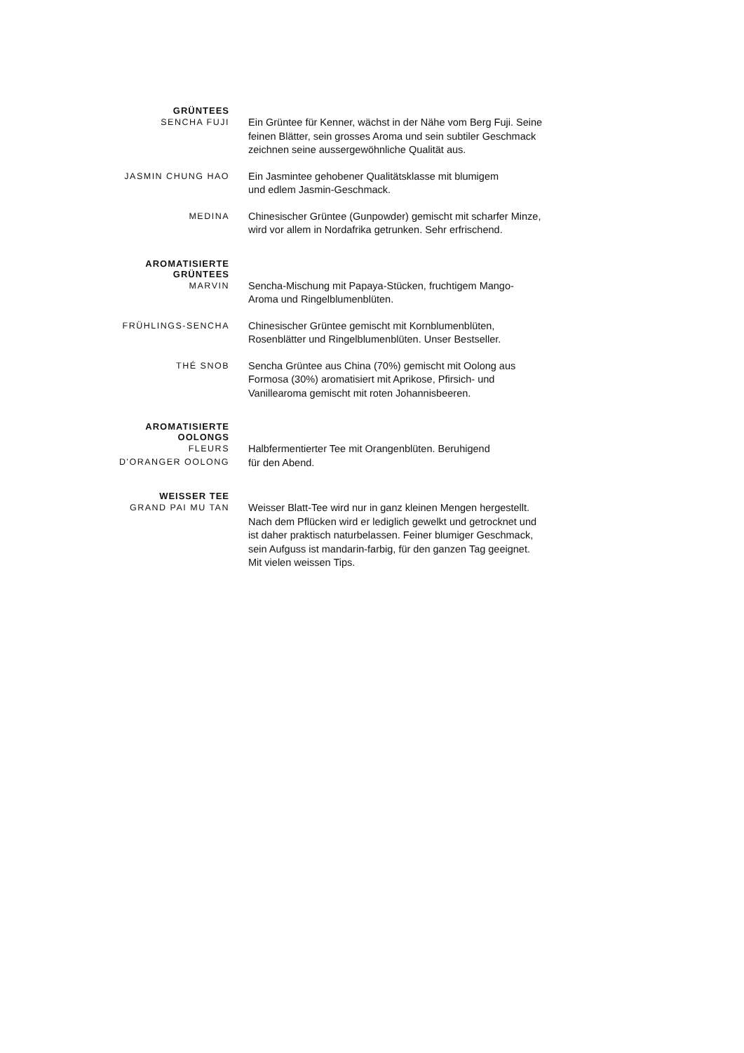GRÜNTEES
SENCHA FUJI
Ein Grüntee für Kenner, wächst in der Nähe vom Berg Fuji. Seine feinen Blätter, sein grosses Aroma und sein subtiler Geschmack zeichnen seine aussergewöhnliche Qualität aus.
JASMIN CHUNG HAO
Ein Jasmintee gehobener Qualitätsklasse mit blumigem
und edlem Jasmin-Geschmack.
MEDINA
Chinesischer Grüntee (Gunpowder) gemischt mit scharfer Minze, wird vor allem in Nordafrika getrunken. Sehr erfrischend.
AROMATISIERTE
GRÜNTEES
MARVIN
Sencha-Mischung mit Papaya-Stücken, fruchtigem Mango-Aroma und Ringelblumenblüten.
FRÜHLINGS-SENCHA
Chinesischer Grüntee gemischt mit Kornblumenblüten, Rosenblätter und Ringelblumenblüten. Unser Bestseller.
THÉ SNOB
Sencha Grüntee aus China (70%) gemischt mit Oolong aus Formosa (30%) aromatisiert mit Aprikose, Pfirsich- und Vanillearoma gemischt mit roten Johannisbeeren.
AROMATISIERTE
OOLONGS
FLEURS
D'ORANGER OOLONG
Halbfermentierter Tee mit Orangenblüten. Beruhigend
für den Abend.
WEISSER TEE
GRAND PAI MU TAN
Weisser Blatt-Tee wird nur in ganz kleinen Mengen hergestellt. Nach dem Pflücken wird er lediglich gewelkt und getrocknet und ist daher praktisch naturbelassen. Feiner blumiger Geschmack, sein Aufguss ist mandarin-farbig, für den ganzen Tag geeignet. Mit vielen weissen Tips.